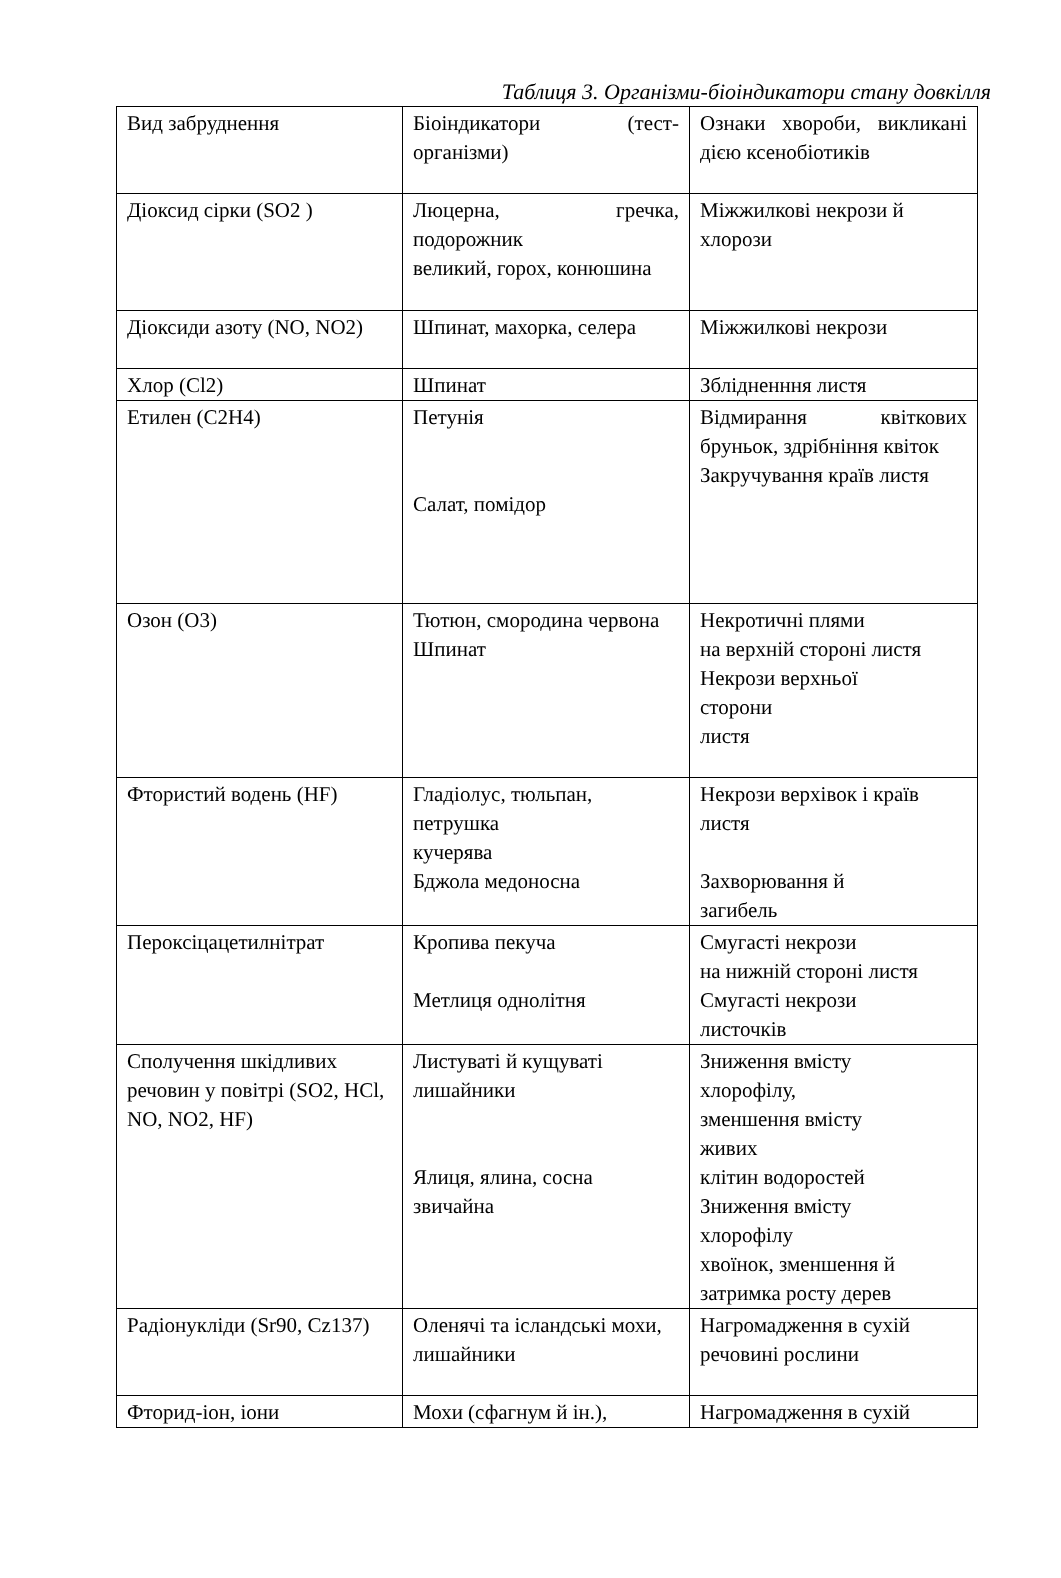Таблиця 3. Організми-біоіндикатори стану довкілля
| Вид забруднення | Біоіндикатори (тест-організми) | Ознаки хвороби, викликані дією ксенобіотиків |
| Діоксид сірки (SO2 ) | Люцерна, гречка, подорожник великий, горох, конюшина | Міжжилкові некрози й хлорози |
| Діоксиди азоту (NO, NO2) | Шпинат, махорка, селера | Міжжилкові некрози |
| Хлор (Cl2) | Шпинат | Зблідненння листя |
| Етилен (С2Н4) | Петунія Салат, помідор | Відмирання квіткових бруньок, здрібніння квіток Закручування країв листя |
| Озон (О3) | Тютюн, смородина червона Шпинат | Некротичні плями на верхній стороні листя Некрози верхньої сторони листя |
| Фтористий водень (HF) | Гладіолус, тюльпан, петрушка кучерява Бджола медоносна | Некрози верхівок і країв листя Захворювання й загибель |
| Пероксіцацетилнітрат | Кропива пекуча Метлиця однолітня | Смугасті некрози на нижній стороні листя Смугасті некрози листочків |
| Сполучення шкідливих речовин у повітрі (SO2, HCl, NO, NO2, HF) | Листуваті й кущуваті лишайники Ялиця, ялина, сосна звичайна | Зниження вмісту хлорофілу, зменшення вмісту живих клітин водоростей Зниження вмісту хлорофілу хвоїнок, зменшення й затримка росту дерев |
| Радіонукліди (Sr90, Cz137) | Оленячі та ісландські мохи, лишайники | Нагромадження в сухій речовині рослини |
| Фторид-іон, іони | Мохи (сфагнум й ін.), | Нагромадження в сухій |